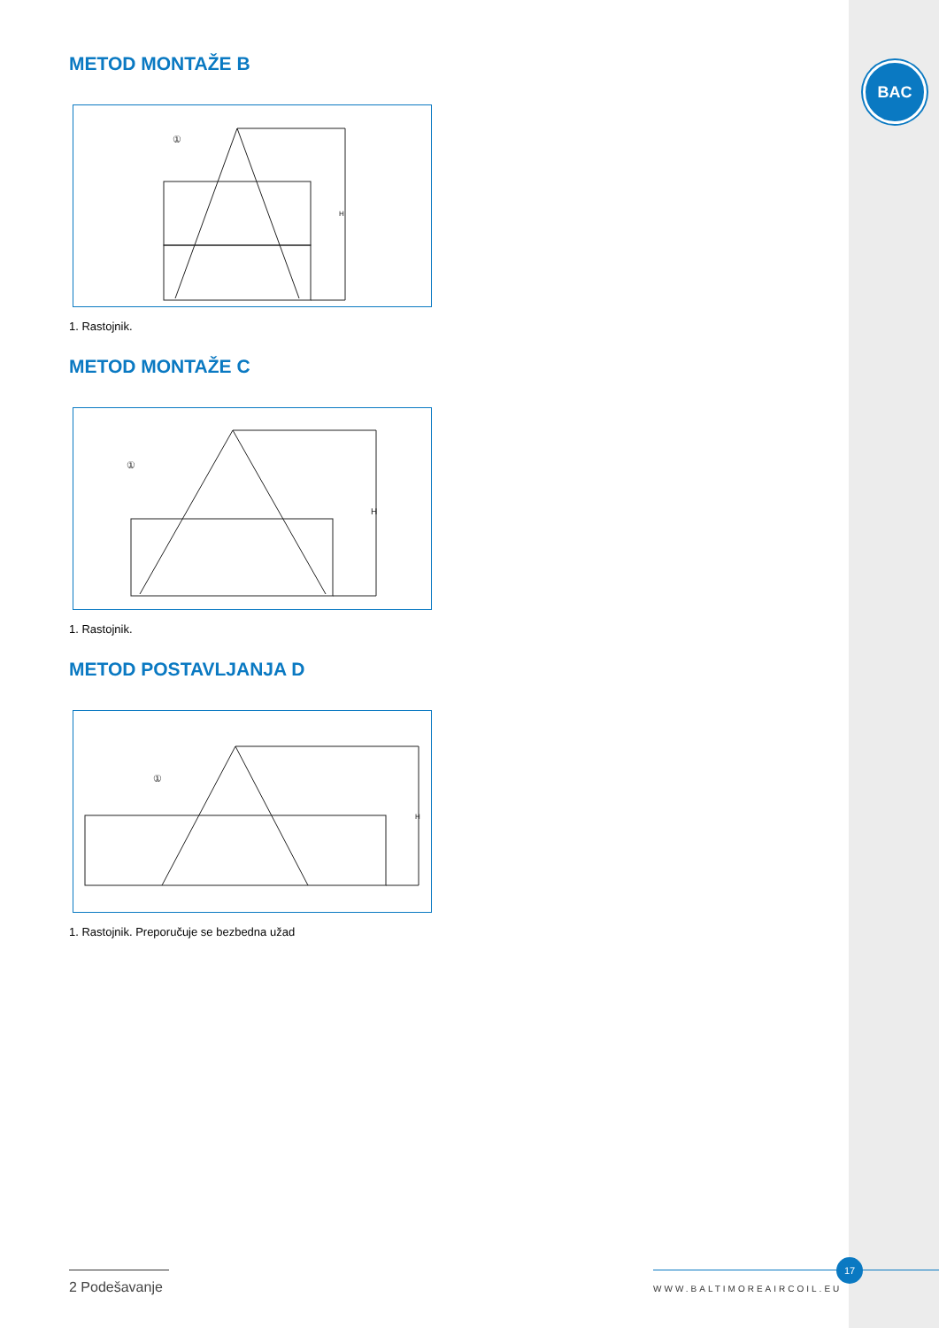BAC
METOD MONTAŽE B
H
①
1. Rastojnik.
METOD MONTAŽE C
H
①
1. Rastojnik.
METOD POSTAVLJANJA D
H
①
1. Rastojnik. Preporučuje se bezbedna užad
2 Podešavanje
17
WWW.BALTIMOREAIRCOIL.EU